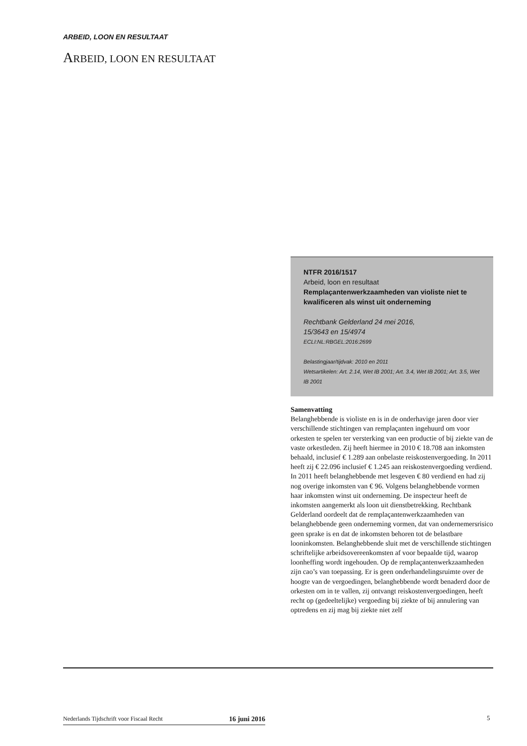ARBEID, LOON EN RESULTAAT
ARBEID, LOON EN RESULTAAT
NTFR 2016/1517
Arbeid, loon en resultaat
Remplaçantenwerkzaamheden van violiste niet te kwalificeren als winst uit onderneming
Rechtbank Gelderland 24 mei 2016,
15/3643 en 15/4974
ECLI:NL:RBGEL:2016:2699
Belastingjaar/tijdvak: 2010 en 2011
Wetsartikelen: Art. 2.14, Wet IB 2001; Art. 3.4, Wet IB 2001; Art. 3.5, Wet IB 2001
Samenvatting
Belanghebbende is violiste en is in de onderhavige jaren door vier verschillende stichtingen van remplaçanten ingehuurd om voor orkesten te spelen ter versterking van een productie of bij ziekte van de vaste orkestleden. Zij heeft hiermee in 2010 € 18.708 aan inkomsten behaald, inclusief € 1.289 aan onbelaste reiskostenvergoeding. In 2011 heeft zij € 22.096 inclusief € 1.245 aan reiskostenvergoeding verdiend. In 2011 heeft belanghebbende met lesgeven € 80 verdiend en had zij nog overige inkomsten van € 96. Volgens belanghebbende vormen haar inkomsten winst uit onderneming. De inspecteur heeft de inkomsten aangemerkt als loon uit dienstbetrekking. Rechtbank Gelderland oordeelt dat de remplaçantenwerkzaamheden van belanghebbende geen onderneming vormen, dat van ondernemersrisico geen sprake is en dat de inkomsten behoren tot de belastbare looninkomsten. Belanghebbende sluit met de verschillende stichtingen schriftelijke arbeidsovereenkomsten af voor bepaalde tijd, waarop loonheffing wordt ingehouden. Op de remplaçantenwerkzaamheden zijn cao’s van toepassing. Er is geen onderhandelingsruimte over de hoogte van de vergoedingen, belanghebbende wordt benaderd door de orkesten om in te vallen, zij ontvangt reiskostenvergoedingen, heeft recht op (gedeeltelijke) vergoeding bij ziekte of bij annulering van optredens en zij mag bij ziekte niet zelf
Nederlands Tijdschrift voor Fiscaal Recht 16 juni 2016 5